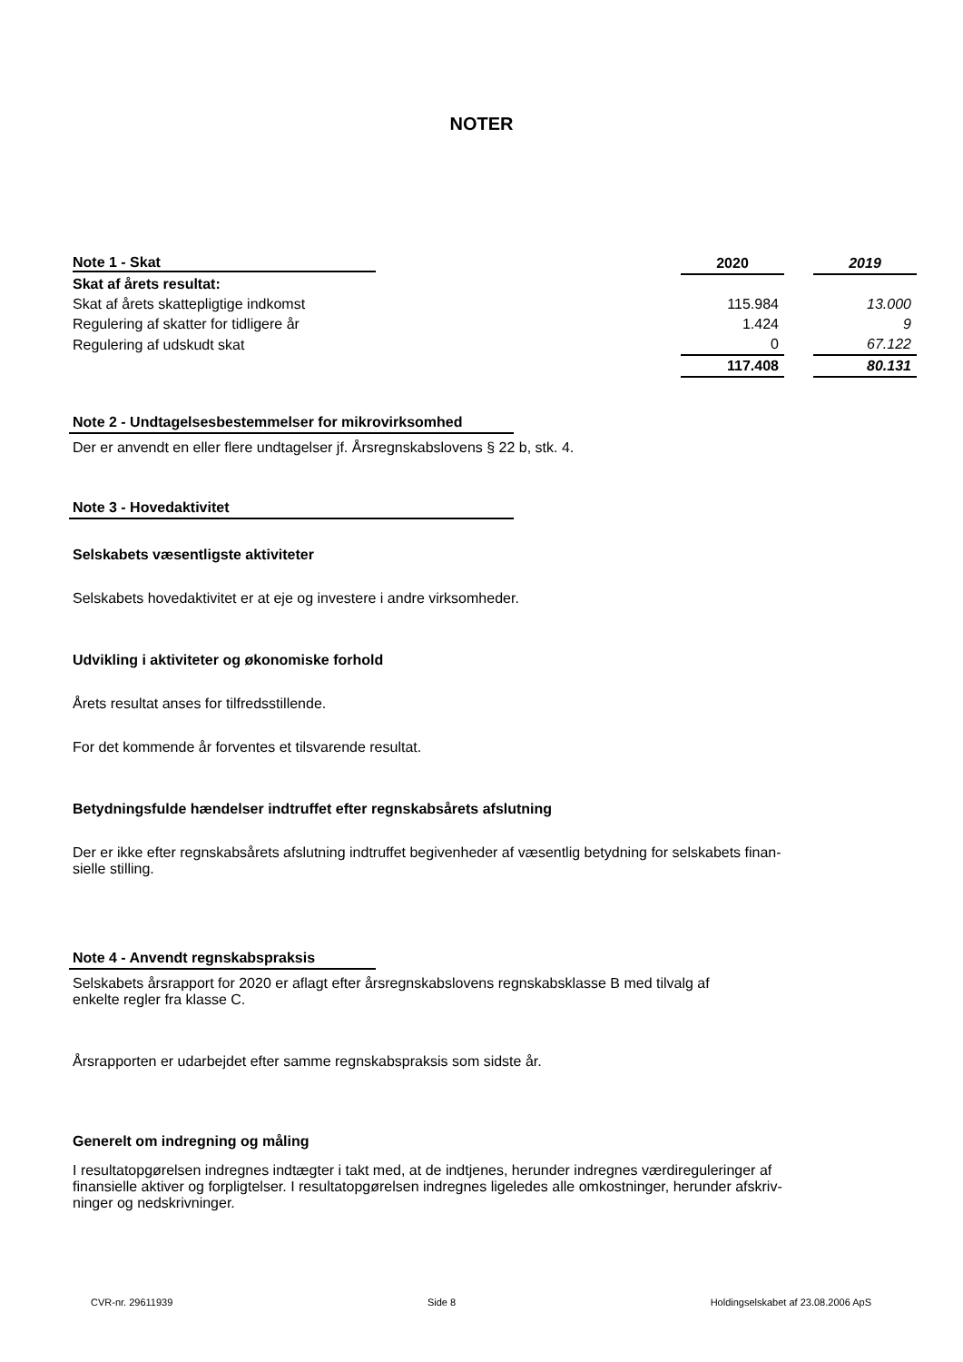NOTER
| Note 1 - Skat | 2020 | | 2019 |
| Skat af årets resultat: | | | |
| Skat af årets skattepligtige indkomst | 115.984 | | 13.000 |
| Regulering af skatter for tidligere år | 1.424 | | 9 |
| Regulering af udskudt skat | 0 | | 67.122 |
| | 117.408 | | 80.131 |
Note 2 - Undtagelsesbestemmelser for mikrovirksomhed
Der er anvendt en eller flere undtagelser jf. Årsregnskabslovens § 22 b, stk. 4.
Note 3 - Hovedaktivitet
Selskabets væsentligste aktiviteter
Selskabets hovedaktivitet er at eje og investere i andre virksomheder.
Udvikling i aktiviteter og økonomiske forhold
Årets resultat anses for tilfredsstillende.
For det kommende år forventes et tilsvarende resultat.
Betydningsfulde hændelser indtruffet efter regnskabsårets afslutning
Der er ikke efter regnskabsårets afslutning indtruffet begivenheder af væsentlig betydning for selskabets finan-
sielle stilling.
Note 4 - Anvendt regnskabspraksis
Selskabets årsrapport for 2020 er aflagt efter årsregnskabslovens regnskabsklasse B med tilvalg af
enkelte regler fra klasse C.
Årsrapporten er udarbejdet efter samme regnskabspraksis som sidste år.
Generelt om indregning og måling
I resultatopgørelsen indregnes indtægter i takt med, at de indtjenes, herunder indregnes værdireguleringer af
finansielle aktiver og forpligtelser. I resultatopgørelsen indregnes ligeledes alle omkostninger, herunder afskriv-
ninger og nedskrivninger.
CVR-nr. 29611939 Side 8 Holdingselskabet af 23.08.2006 ApS